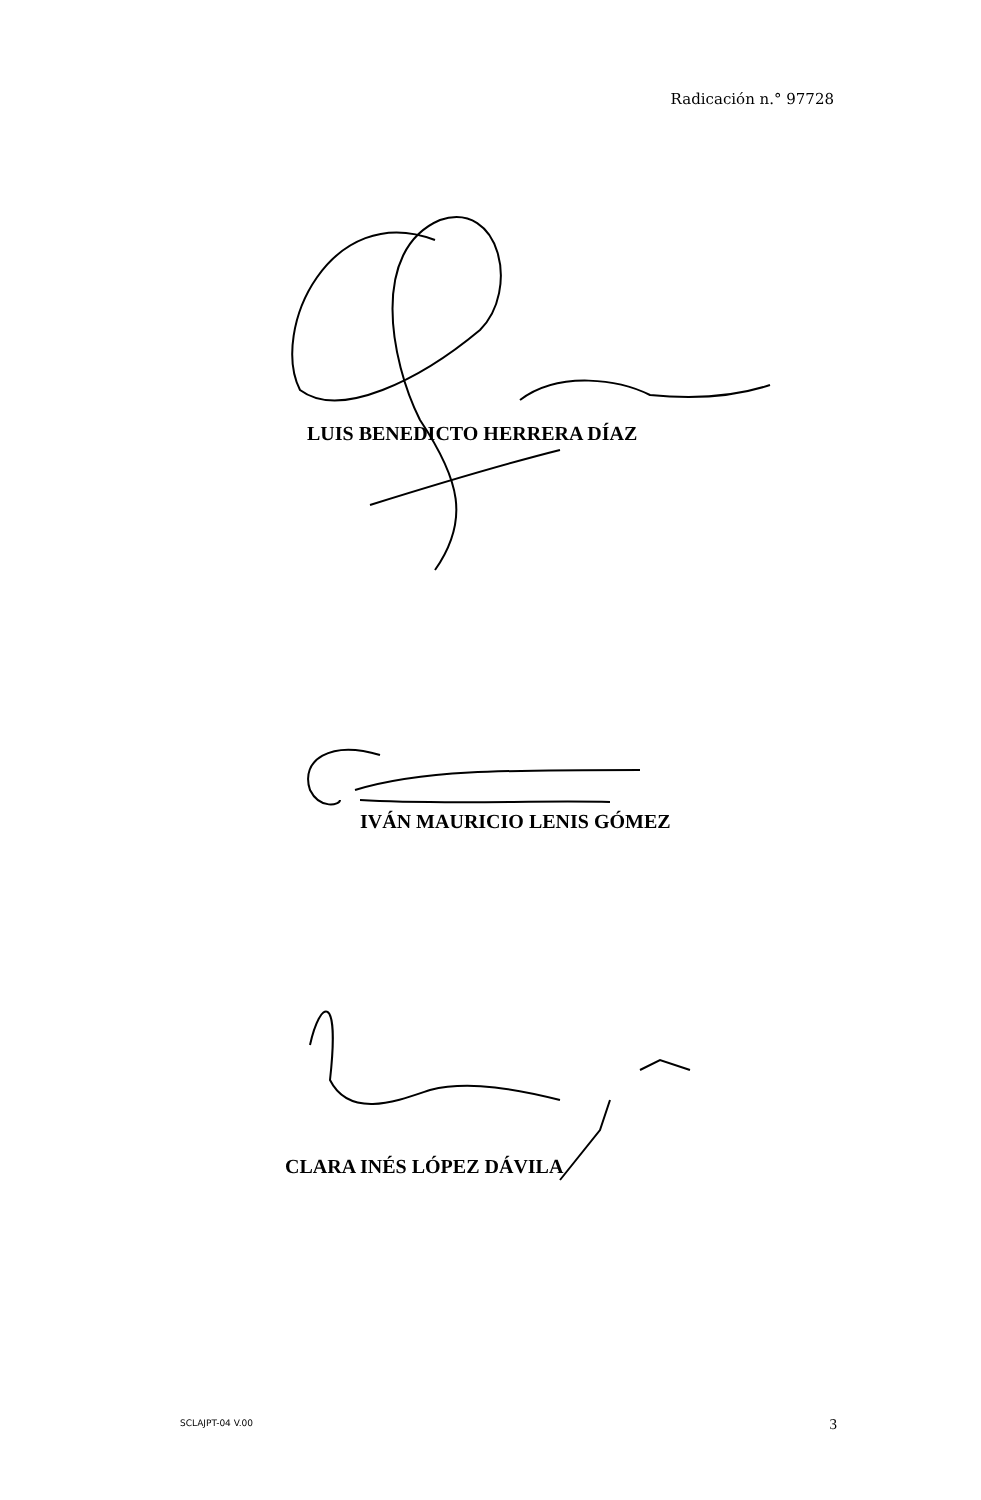Radicación n.° 97728
LUIS BENEDICTO HERRERA DÍAZ
IVÁN MAURICIO LENIS GÓMEZ
CLARA INÉS LÓPEZ DÁVILA
SCLAJPT-04 V.00 3